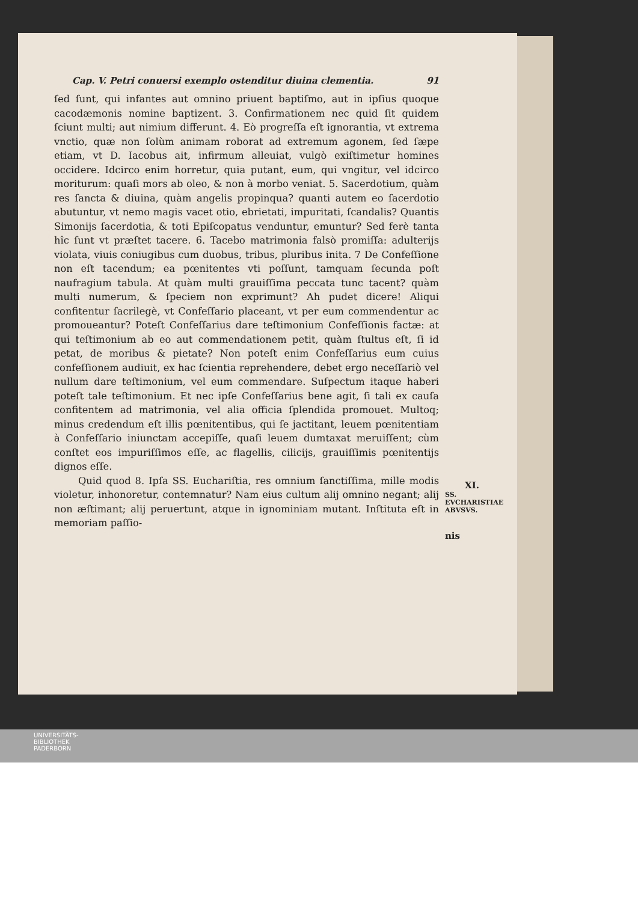Cap. V. Petri conuersi exemplo ostenditur diuina clementia. 91
ſed ſunt, qui infantes aut omnino priuent baptiſmo, aut in ipſius quoque cacodæmonis nomine baptizent. 3. Confirmationem nec quid ſit quidem ſciunt multi; aut nimium differunt. 4. Eò progreſſa eſt ignorantia, vt extrema vnctio, quæ non ſolùm animam roborat ad extremum agonem, ſed ſæpe etiam, vt D. Iacobus ait, infirmum alleuiat, vulgò exiſtimetur homines occidere. Idcirco enim horretur, quia putant, eum, qui vngitur, vel idcirco moriturum: quaſi mors ab oleo, & non à morbo veniat. 5. Sacerdotium, quàm res ſancta & diuina, quàm angelis propinqua? quanti autem eo ſacerdotio abutuntur, vt nemo magis vacet otio, ebrietati, impuritati, ſcandalis? Quantis Simonijs ſacerdotia, & toti Epiſcopatus venduntur, emuntur? Sed ferè tanta hîc ſunt vt præſtet tacere. 6. Tacebo matrimonia falsò promiſſa: adulterijs violata, viuis coniugibus cum duobus, tribus, pluribus inita. 7 De Confeſſione non eſt tacendum; ea pœnitentes vti poſſunt, tamquam ſecunda poſt naufragium tabula. At quàm multi grauiſſima peccata tunc tacent? quàm multi numerum, & ſpeciem non exprimunt? Ah pudet dicere! Aliqui confitentur ſacrilegè, vt Confeſſario placeant, vt per eum commendentur ac promoueantur? Poteſt Confeſſarius dare teſtimonium Confeſſionis factæ: at qui teſtimonium ab eo aut commendationem petit, quàm ſtultus eſt, ſi id petat, de moribus & pietate? Non poteſt enim Confeſſarius eum cuius confeſſionem audiuit, ex hac ſcientia reprehendere, debet ergo neceſſariò vel nullum dare teſtimonium, vel eum commendare. Suſpectum itaque haberi poteſt tale teſtimonium. Et nec ipſe Confeſſarius bene agit, ſi tali ex cauſa confitentem ad matrimonia, vel alia officia ſplendida promouet. Multoq; minus credendum eſt illis pœnitentibus, qui ſe jactitant, leuem pœnitentiam à Confeſſario iniunctam accepiſſe, quaſi leuem dumtaxat meruiſſent; cùm conſtet eos impuriſſimos eſſe, ac flagellis, cilicijs, grauiſſimis pœnitentijs dignos eſſe.
Quid quod 8. Ipſa SS. Euchariſtia, res omnium ſanctiſſima, mille modis violetur, inhonoretur, contemnatur? Nam eius cultum alij omnino negant; alij non æſtimant; alij peruertunt, atque in ignominiam mutant. Inſtituta eſt in memoriam paſſio-
XI.
SS. EVCHARISTIAE ABVSVS.
nis
UNIVERSITÄTS-
BIBLIOTHEK
PADERBORN